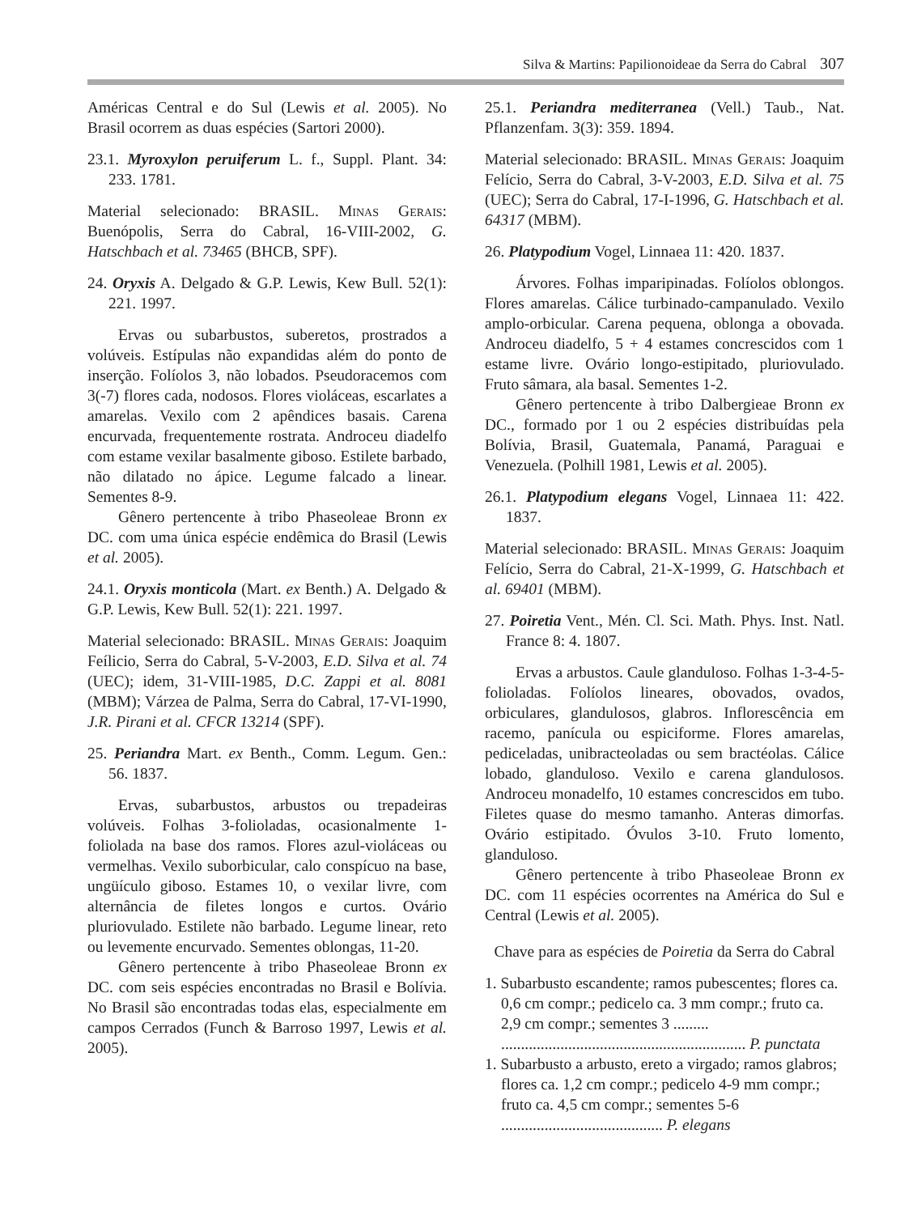Silva & Martins: Papilionoideae da Serra do Cabral 307
Américas Central e do Sul (Lewis et al. 2005). No Brasil ocorrem as duas espécies (Sartori 2000).
23.1. Myroxylon peruiferum L. f., Suppl. Plant. 34: 233. 1781.
Material selecionado: BRASIL. Minas Gerais: Buenópolis, Serra do Cabral, 16-VIII-2002, G. Hatschbach et al. 73465 (BHCB, SPF).
24. Oryxis A. Delgado & G.P. Lewis, Kew Bull. 52(1): 221. 1997.
Ervas ou subarbustos, suberetos, prostrados a volúveis. Estípulas não expandidas além do ponto de inserção. Folíolos 3, não lobados. Pseudoracemos com 3(-7) flores cada, nodosos. Flores violáceas, escarlates a amarelas. Vexilo com 2 apêndices basais. Carena encurvada, frequentemente rostrata. Androceu diadelfo com estame vexilar basalmente giboso. Estilete barbado, não dilatado no ápice. Legume falcado a linear. Sementes 8-9.
Gênero pertencente à tribo Phaseoleae Bronn ex DC. com uma única espécie endêmica do Brasil (Lewis et al. 2005).
24.1. Oryxis monticola (Mart. ex Benth.) A. Delgado & G.P. Lewis, Kew Bull. 52(1): 221. 1997.
Material selecionado: BRASIL. Minas Gerais: Joaquim Feílicio, Serra do Cabral, 5-V-2003, E.D. Silva et al. 74 (UEC); idem, 31-VIII-1985, D.C. Zappi et al. 8081 (MBM); Várzea de Palma, Serra do Cabral, 17-VI-1990, J.R. Pirani et al. CFCR 13214 (SPF).
25. Periandra Mart. ex Benth., Comm. Legum. Gen.: 56. 1837.
Ervas, subarbustos, arbustos ou trepadeiras volúveis. Folhas 3-folioladas, ocasionalmente 1-foliolada na base dos ramos. Flores azul-violáceas ou vermelhas. Vexilo suborbicular, calo conspícuo na base, ungüículo giboso. Estames 10, o vexilar livre, com alternância de filetes longos e curtos. Ovário pluriovulado. Estilete não barbado. Legume linear, reto ou levemente encurvado. Sementes oblongas, 11-20.
Gênero pertencente à tribo Phaseoleae Bronn ex DC. com seis espécies encontradas no Brasil e Bolívia. No Brasil são encontradas todas elas, especialmente em campos Cerrados (Funch & Barroso 1997, Lewis et al. 2005).
25.1. Periandra mediterranea (Vell.) Taub., Nat. Pflanzenfam. 3(3): 359. 1894.
Material selecionado: BRASIL. Minas Gerais: Joaquim Felício, Serra do Cabral, 3-V-2003, E.D. Silva et al. 75 (UEC); Serra do Cabral, 17-I-1996, G. Hatschbach et al. 64317 (MBM).
26. Platypodium Vogel, Linnaea 11: 420. 1837.
Árvores. Folhas imparipinadas. Folíolos oblongos. Flores amarelas. Cálice turbinado-campanulado. Vexilo amplo-orbicular. Carena pequena, oblonga a obovada. Androceu diadelfo, 5 + 4 estames concrescidos com 1 estame livre. Ovário longo-estipitado, pluriovulado. Fruto sâmara, ala basal. Sementes 1-2.
Gênero pertencente à tribo Dalbergieae Bronn ex DC., formado por 1 ou 2 espécies distribuídas pela Bolívia, Brasil, Guatemala, Panamá, Paraguai e Venezuela. (Polhill 1981, Lewis et al. 2005).
26.1. Platypodium elegans Vogel, Linnaea 11: 422. 1837.
Material selecionado: BRASIL. Minas Gerais: Joaquim Felício, Serra do Cabral, 21-X-1999, G. Hatschbach et al. 69401 (MBM).
27. Poiretia Vent., Mén. Cl. Sci. Math. Phys. Inst. Natl. France 8: 4. 1807.
Ervas a arbustos. Caule glanduloso. Folhas 1-3-4-5-folioladas. Folíolos lineares, obovados, ovados, orbiculares, glandulosos, glabros. Inflorescência em racemo, panícula ou espiciforme. Flores amarelas, pediceladas, unibracteoladas ou sem bractéolas. Cálice lobado, glanduloso. Vexilo e carena glandulosos. Androceu monadelfo, 10 estames concrescidos em tubo. Filetes quase do mesmo tamanho. Anteras dimorfas. Ovário estipitado. Óvulos 3-10. Fruto lomento, glanduloso.
Gênero pertencente à tribo Phaseoleae Bronn ex DC. com 11 espécies ocorrentes na América do Sul e Central (Lewis et al. 2005).
Chave para as espécies de Poiretia da Serra do Cabral
1. Subarbusto escandente; ramos pubescentes; flores ca. 0,6 cm compr.; pedicelo ca. 3 mm compr.; fruto ca. 2,9 cm compr.; sementes 3 ......... .............................................................. P. punctata
1. Subarbusto a arbusto, ereto a virgado; ramos glabros; flores ca. 1,2 cm compr.; pedicelo 4-9 mm compr.; fruto ca. 4,5 cm compr.; sementes 5-6 ......................................... P. elegans